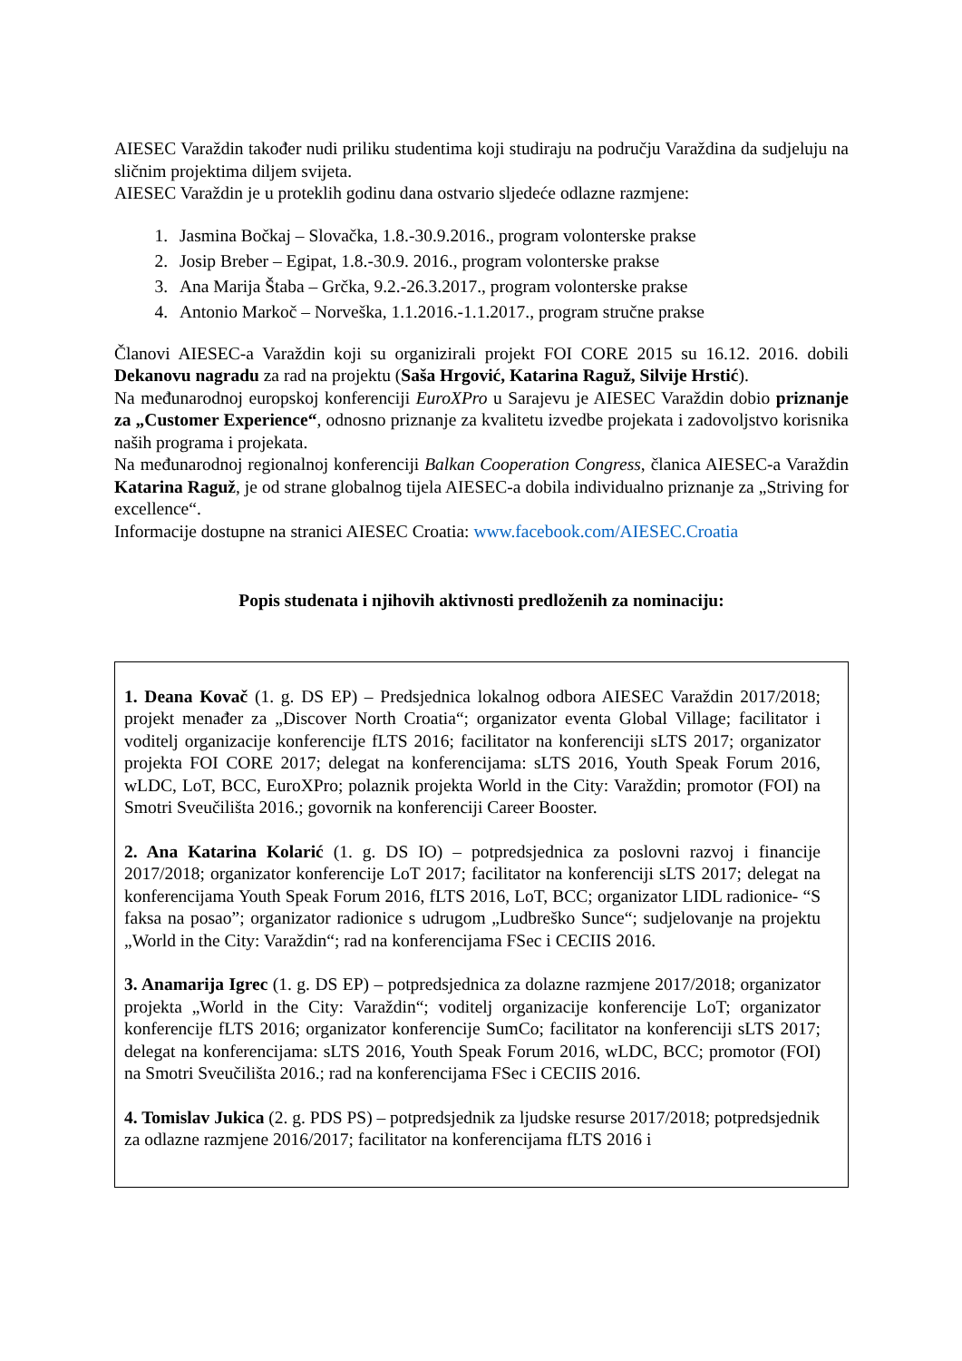AIESEC Varaždin također nudi priliku studentima koji studiraju na području Varaždina da sudjeluju na sličnim projektima diljem svijeta.
AIESEC Varaždin je u proteklih godinu dana ostvario sljedeće odlazne razmjene:
1. Jasmina Bočkaj – Slovačka, 1.8.-30.9.2016., program volonterske prakse
2. Josip Breber – Egipat, 1.8.-30.9. 2016., program volonterske prakse
3. Ana Marija Štaba – Grčka, 9.2.-26.3.2017., program volonterske prakse
4. Antonio Markoč – Norveška, 1.1.2016.-1.1.2017., program stručne prakse
Članovi AIESEC-a Varaždin koji su organizirali projekt FOI CORE 2015 su 16.12. 2016. dobili Dekanovu nagradu za rad na projektu (Saša Hrgović, Katarina Raguž, Silvije Hrstić).
Na međunarodnoj europskoj konferenciji EuroXPro u Sarajevu je AIESEC Varaždin dobio priznanje za „Customer Experience“, odnosno priznanje za kvalitetu izvedbe projekata i zadovoljstvo korisnika naših programa i projekata.
Na međunarodnoj regionalnoj konferenciji Balkan Cooperation Congress, članica AIESEC-a Varaždin Katarina Raguž, je od strane globalnog tijela AIESEC-a dobila individualno priznanje za „Striving for excellence“.
Informacije dostupne na stranici AIESEC Croatia: www.facebook.com/AIESEC.Croatia
Popis studenata i njihovih aktivnosti predloženih za nominaciju:
1. Deana Kovač (1. g. DS EP) – Predsjednica lokalnog odbora AIESEC Varaždin 2017/2018; projekt menađer za „Discover North Croatia“; organizator eventa Global Village; facilitator i voditelj organizacije konferencije fLTS 2016; facilitator na konferenciji sLTS 2017; organizator projekta FOI CORE 2017; delegat na konferencijama: sLTS 2016, Youth Speak Forum 2016, wLDC, LoT, BCC, EuroXPro; polaznik projekta World in the City: Varaždin; promotor (FOI) na Smotri Sveučilišta 2016.; govornik na konferenciji Career Booster.
2. Ana Katarina Kolarić (1. g. DS IO) – potpredsjednica za poslovni razvoj i financije 2017/2018; organizator konferencije LoT 2017; facilitator na konferenciji sLTS 2017; delegat na konferencijama Youth Speak Forum 2016, fLTS 2016, LoT, BCC; organizator LIDL radionice- “S faksa na posao”; organizator radionice s udrugom „Ludbreško Sunce“; sudjelovanje na projektu „World in the City: Varaždin“; rad na konferencijama FSec i CECIIS 2016.
3. Anamarija Igrec (1. g. DS EP) – potpredsjednica za dolazne razmjene 2017/2018; organizator projekta „World in the City: Varaždin“; voditelj organizacije konferencije LoT; organizator konferencije fLTS 2016; organizator konferencije SumCo; facilitator na konferenciji sLTS 2017; delegat na konferencijama: sLTS 2016, Youth Speak Forum 2016, wLDC, BCC; promotor (FOI) na Smotri Sveučilišta 2016.; rad na konferencijama FSec i CECIIS 2016.
4. Tomislav Jukica (2. g. PDS PS) – potpredsjednik za ljudske resurse 2017/2018; potpredsjednik za odlazne razmjene 2016/2017; facilitator na konferencijama fLTS 2016 i